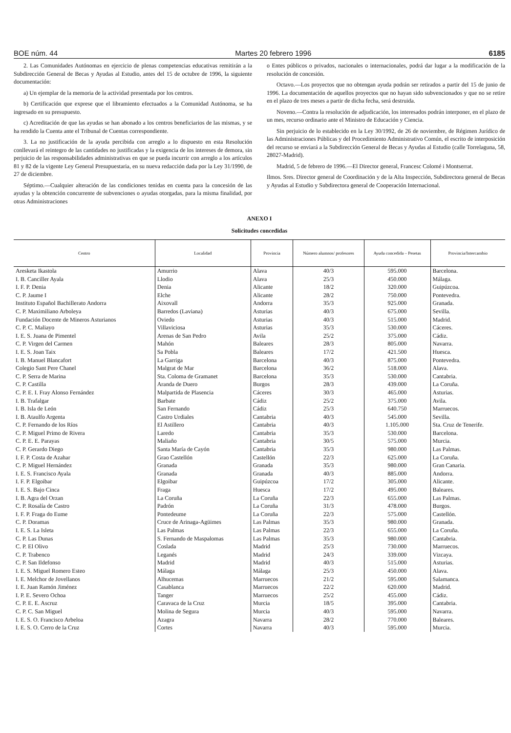BOE núm. 44 Martes 20 febrero 1996 6185
2. Las Comunidades Autónomas en ejercicio de plenas competencias educativas remitirán a la Subdirección General de Becas y Ayudas al Estudio, antes del 15 de octubre de 1996, la siguiente documentación:
a) Un ejemplar de la memoria de la actividad presentada por los centros.
b) Certificación que exprese que el libramiento efectuados a la Comunidad Autónoma, se ha ingresado en su presupuesto.
c) Acreditación de que las ayudas se han abonado a los centros beneficiarios de las mismas, y se ha rendido la Cuenta ante el Tribunal de Cuentas correspondiente.
3. La no justificación de la ayuda percibida con arreglo a lo dispuesto en esta Resolución conllevará el reintegro de las cantidades no justificadas y la exigencia de los intereses de demora, sin perjuicio de las responsabilidades administrativas en que se pueda incurrir con arreglo a los artículos 81 y 82 de la vigente Ley General Presupuestaria, en su nueva redacción dada por la Ley 31/1990, de 27 de diciembre.
Séptimo.—Cualquier alteración de las condiciones tenidas en cuenta para la concesión de las ayudas y la obtención concurrente de subvenciones o ayudas otorgadas, para la misma finalidad, por otras Administraciones
o Entes públicos o privados, nacionales o internacionales, podrá dar lugar a la modificación de la resolución de concesión.
Octavo.—Los proyectos que no obtengan ayuda podrán ser retirados a partir del 15 de junio de 1996. La documentación de aquellos proyectos que no hayan sido subvencionados y que no se retire en el plazo de tres meses a partir de dicha fecha, será destruida.
Noveno.—Contra la resolución de adjudicación, los interesados podrán interponer, en el plazo de un mes, recurso ordinario ante el Ministro de Educación y Ciencia.
Sin perjuicio de lo establecido en la Ley 30/1992, de 26 de noviembre, de Régimen Jurídico de las Administraciones Públicas y del Procedimiento Administrativo Común, el escrito de interposición del recurso se enviará a la Subdirección General de Becas y Ayudas al Estudio (calle Torrelaguna, 58, 28027-Madrid).
Madrid, 5 de febrero de 1996.—El Director general, Francesc Colomé i Montserrat.
Ilmos. Sres. Director general de Coordinación y de la Alta Inspección, Subdirectora general de Becas y Ayudas al Estudio y Subdirectora general de Cooperación Internacional.
ANEXO I
Solicitudes concedidas
| Centro | Localidad | Provincia | Número alumnos/ profesores | Ayuda concedida – Pesetas | Provincia/Intercambio |
| --- | --- | --- | --- | --- | --- |
| Aresketa Ikastola | Amurrio | Alava | 40/3 | 595.000 | Barcelona. |
| I. B. Canciller Ayala | Llodio | Alava | 25/3 | 450.000 | Málaga. |
| I. F. P. Denia | Denia | Alicante | 18/2 | 320.000 | Guipúzcoa. |
| C. P. Jaume I | Elche | Alicante | 28/2 | 750.000 | Pontevedra. |
| Instituto Español Bachillerato Andorra | Aixovall | Andorra | 35/3 | 925.000 | Granada. |
| C. P. Maximiliano Arboleya | Barredos (Laviana) | Asturias | 40/3 | 675.000 | Sevilla. |
| Fundación Docente de Mineros Asturianos | Oviedo | Asturias | 40/3 | 515.000 | Madrid. |
| C. P. C. Maliayo | Villaviciosa | Asturias | 35/3 | 530.000 | Cáceres. |
| I. E. S. Juana de Pimentel | Arenas de San Pedro | Avila | 25/2 | 375.000 | Cádiz. |
| C. P. Virgen del Carmen | Mahón | Baleares | 28/3 | 805.000 | Navarra. |
| I. E. S. Joan Taix | Sa Pobla | Baleares | 17/2 | 421.500 | Huesca. |
| I. B. Manuel Blancafort | La Garriga | Barcelona | 40/3 | 875.000 | Pontevedra. |
| Colegio Sant Pere Chanel | Malgrat de Mar | Barcelona | 36/2 | 518.000 | Alava. |
| C. P. Serra de Marina | Sta. Coloma de Gramanet | Barcelona | 35/3 | 530.000 | Cantabria. |
| C. P. Castilla | Aranda de Duero | Burgos | 28/3 | 439.000 | La Coruña. |
| C. P. E. I. Fray Alonso Fernández | Malpartida de Plasencia | Cáceres | 30/3 | 465.000 | Asturias. |
| I. B. Trafalgar | Barbate | Cádiz | 25/2 | 375.000 | Avila. |
| I. B. Isla de León | San Fernando | Cádiz | 25/3 | 640.750 | Marruecos. |
| I. B. Ataulfo Argenta | Castro Urdiales | Cantabria | 40/3 | 545.000 | Sevilla. |
| C. P. Fernando de los Ríos | El Astillero | Cantabria | 40/3 | 1.105.000 | Sta. Cruz de Tenerife. |
| C. P. Miguel Primo de Rivera | Laredo | Cantabria | 35/3 | 530.000 | Barcelona. |
| C. P. E. E. Parayas | Maliaño | Cantabria | 30/5 | 575.000 | Murcia. |
| C. P. Gerardo Diego | Santa María de Cayón | Cantabria | 35/3 | 980.000 | Las Palmas. |
| I. F. P. Costa de Azahar | Grao Castellón | Castellón | 22/3 | 625.000 | La Coruña. |
| C. P. Miguel Hernández | Granada | Granada | 35/3 | 980.000 | Gran Canaria. |
| I. E. S. Francisco Ayala | Granada | Granada | 40/3 | 885.000 | Andorra. |
| I. F. P. Elgoibar | Elgoibar | Guipúzcoa | 17/2 | 305.000 | Alicante. |
| I. E. S. Bajo Cinca | Fraga | Huesca | 17/2 | 495.000 | Baleares. |
| I. B. Agra del Orzan | La Coruña | La Coruña | 22/3 | 655.000 | Las Palmas. |
| C. P. Rosalía de Castro | Padrón | La Coruña | 31/3 | 478.000 | Burgos. |
| I. F. P. Fraga do Eume | Pontedeume | La Coruña | 22/3 | 575.000 | Castellón. |
| C. P. Doramas | Cruce de Arinaga-Agüimes | Las Palmas | 35/3 | 980.000 | Granada. |
| I. E. S. La Isleta | Las Palmas | Las Palmas | 22/3 | 655.000 | La Coruña. |
| C. P. Las Dunas | S. Fernando de Maspalomas | Las Palmas | 35/3 | 980.000 | Cantabria. |
| C. P. El Olivo | Coslada | Madrid | 25/3 | 730.000 | Marruecos. |
| C. P. Trabenco | Leganés | Madrid | 24/3 | 339.000 | Vizcaya. |
| C. P. San Ildefonso | Madrid | Madrid | 40/3 | 515.000 | Asturias. |
| I. E. S. Miguel Romero Esteo | Málaga | Málaga | 25/3 | 450.000 | Alava. |
| I. E. Melchor de Jovellanos | Alhucemas | Marruecos | 21/2 | 595.000 | Salamanca. |
| I. E. Juan Ramón Jiménez | Casablanca | Marruecos | 22/2 | 620.000 | Madrid. |
| I. P. E. Severo Ochoa | Tanger | Marruecos | 25/2 | 455.000 | Cádiz. |
| C. P. E. E. Ascruz | Caravaca de la Cruz | Murcia | 18/5 | 395.000 | Cantabria. |
| C. P. C. San Miguel | Molina de Segura | Murcia | 40/3 | 595.000 | Navarra. |
| I. E. S. O. Francisco Arbeloa | Azagra | Navarra | 28/2 | 770.000 | Baleares. |
| I. E. S. O. Cerro de la Cruz | Cortes | Navarra | 40/3 | 595.000 | Murcia. |